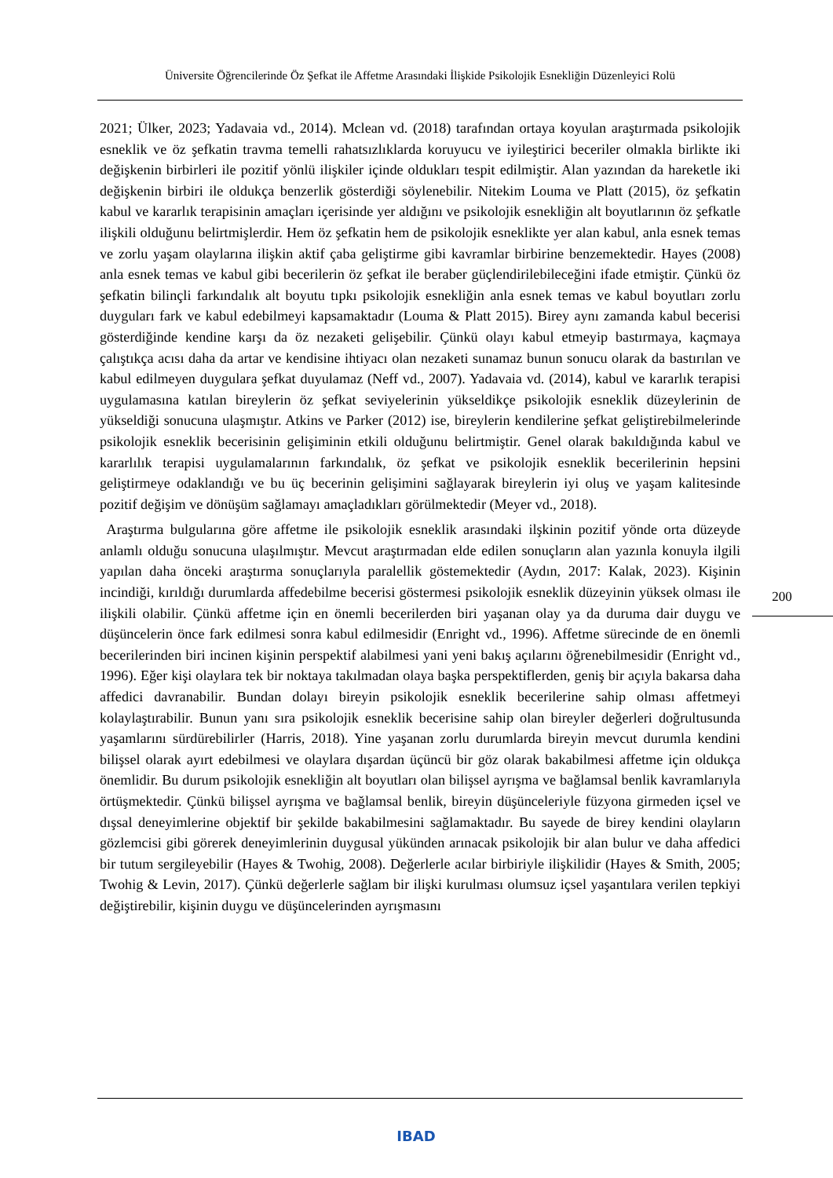Üniversite Öğrencilerinde Öz Şefkat ile Affetme Arasındaki İlişkide Psikolojik Esnekliğin Düzenleyici Rolü
2021; Ülker, 2023; Yadavaia vd., 2014). Mclean vd. (2018) tarafından ortaya koyulan araştırmada psikolojik esneklik ve öz şefkatin travma temelli rahatsızlıklarda koruyucu ve iyileştirici beceriler olmakla birlikte iki değişkenin birbirleri ile pozitif yönlü ilişkiler içinde oldukları tespit edilmiştir. Alan yazından da hareketle iki değişkenin birbiri ile oldukça benzerlik gösterdiği söylenebilir. Nitekim Louma ve Platt (2015), öz şefkatin kabul ve kararlık terapisinin amaçları içerisinde yer aldığını ve psikolojik esnekliğin alt boyutlarının öz şefkatle ilişkili olduğunu belirtmişlerdir. Hem öz şefkatin hem de psikolojik esneklikte yer alan kabul, anla esnek temas ve zorlu yaşam olaylarına ilişkin aktif çaba geliştirme gibi kavramlar birbirine benzemektedir. Hayes (2008) anla esnek temas ve kabul gibi becerilerin öz şefkat ile beraber güçlendirilebileceğini ifade etmiştir. Çünkü öz şefkatin bilinçli farkındalık alt boyutu tıpkı psikolojik esnekliğin anla esnek temas ve kabul boyutları zorlu duyguları fark ve kabul edebilmeyi kapsamaktadır (Louma & Platt 2015). Birey aynı zamanda kabul becerisi gösterdiğinde kendine karşı da öz nezaketi gelişebilir. Çünkü olayı kabul etmeyip bastırmaya, kaçmaya çalıştıkça acısı daha da artar ve kendisine ihtiyacı olan nezaketi sunamaz bunun sonucu olarak da bastırılan ve kabul edilmeyen duygulara şefkat duyulamaz (Neff vd., 2007). Yadavaia vd. (2014), kabul ve kararlık terapisi uygulamasına katılan bireylerin öz şefkat seviyelerinin yükseldikçe psikolojik esneklik düzeylerinin de yükseldiği sonucuna ulaşmıştır. Atkins ve Parker (2012) ise, bireylerin kendilerine şefkat geliştirebilmelerinde psikolojik esneklik becerisinin gelişiminin etkili olduğunu belirtmiştir. Genel olarak bakıldığında kabul ve kararlılık terapisi uygulamalarının farkındalık, öz şefkat ve psikolojik esneklik becerilerinin hepsini geliştirmeye odaklandığı ve bu üç becerinin gelişimini sağlayarak bireylerin iyi oluş ve yaşam kalitesinde pozitif değişim ve dönüşüm sağlamayı amaçladıkları görülmektedir (Meyer vd., 2018).
Araştırma bulgularına göre affetme ile psikolojik esneklik arasındaki ilşkinin pozitif yönde orta düzeyde anlamlı olduğu sonucuna ulaşılmıştır. Mevcut araştırmadan elde edilen sonuçların alan yazınla konuyla ilgili yapılan daha önceki araştırma sonuçlarıyla paralellik göstemektedir (Aydın, 2017: Kalak, 2023). Kişinin incindiği, kırıldığı durumlarda affedebilme becerisi göstermesi psikolojik esneklik düzeyinin yüksek olması ile ilişkili olabilir. Çünkü affetme için en önemli becerilerden biri yaşanan olay ya da duruma dair duygu ve düşüncelerin önce fark edilmesi sonra kabul edilmesidir (Enright vd., 1996). Affetme sürecinde de en önemli becerilerinden biri incinen kişinin perspektif alabilmesi yani yeni bakış açılarını öğrenebilmesidir (Enright vd., 1996). Eğer kişi olaylara tek bir noktaya takılmadan olaya başka perspektiflerden, geniş bir açıyla bakarsa daha affedici davranabilir. Bundan dolayı bireyin psikolojik esneklik becerilerine sahip olması affetmeyi kolaylaştırabilir. Bunun yanı sıra psikolojik esneklik becerisine sahip olan bireyler değerleri doğrultusunda yaşamlarını sürdürebilirler (Harris, 2018). Yine yaşanan zorlu durumlarda bireyin mevcut durumla kendini bilişsel olarak ayırt edebilmesi ve olaylara dışardan üçüncü bir göz olarak bakabilmesi affetme için oldukça önemlidir. Bu durum psikolojik esnekliğin alt boyutları olan bilişsel ayrışma ve bağlamsal benlik kavramlarıyla örtüşmektedir. Çünkü bilişsel ayrışma ve bağlamsal benlik, bireyin düşünceleriyle füzyona girmeden içsel ve dışsal deneyimlerine objektif bir şekilde bakabilmesini sağlamaktadır. Bu sayede de birey kendini olayların gözlemcisi gibi görerek deneyimlerinin duygusal yükünden arınacak psikolojik bir alan bulur ve daha affedici bir tutum sergileyebilir (Hayes & Twohig, 2008). Değerlerle acılar birbiriyle ilişkilidir (Hayes & Smith, 2005; Twohig & Levin, 2017). Çünkü değerlerle sağlam bir ilişki kurulması olumsuz içsel yaşantılara verilen tepkiyi değiştirebilir, kişinin duygu ve düşüncelerinden ayrışmasını
200
IBAD